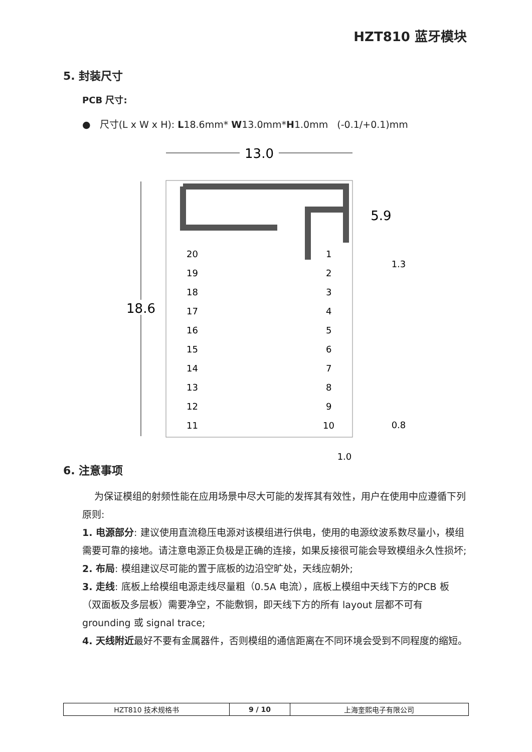HZT810 蓝牙模块
5. 封装尺寸
PCB 尺寸:
● 尺寸(L x W x H): L18.6mm* W13.0mm*H1.0mm (-0.1/+0.1)mm
13.0
18.6
5.9
1.3
0.8
1.0
20
19
18
17
16
15
14
13
12
11
1
2
3
4
5
6
7
8
9
10
6. 注意事项
为保证模组的射频性能在应用场景中尽大可能的发挥其有效性，用户在使用中应遵循下列原则:
1. 电源部分: 建议使用直流稳压电源对该模组进行供电，使用的电源纹波系数尽量小，模组需要可靠的接地。请注意电源正负极是正确的连接，如果反接很可能会导致模组永久性损坏;
2. 布局: 模组建议尽可能的置于底板的边沿空旷处，天线应朝外;
3. 走线: 底板上给模组电源走线尽量粗（0.5A 电流），底板上模组中天线下方的PCB 板（双面板及多层板）需要净空，不能敷铜，即天线下方的所有 layout 层都不可有 grounding 或 signal trace;
4. 天线附近最好不要有金属器件，否则模组的通信距离在不同环境会受到不同程度的缩短。
| HZT810 技术规格书 | 9 / 10 | 上海奎熙电子有限公司 |